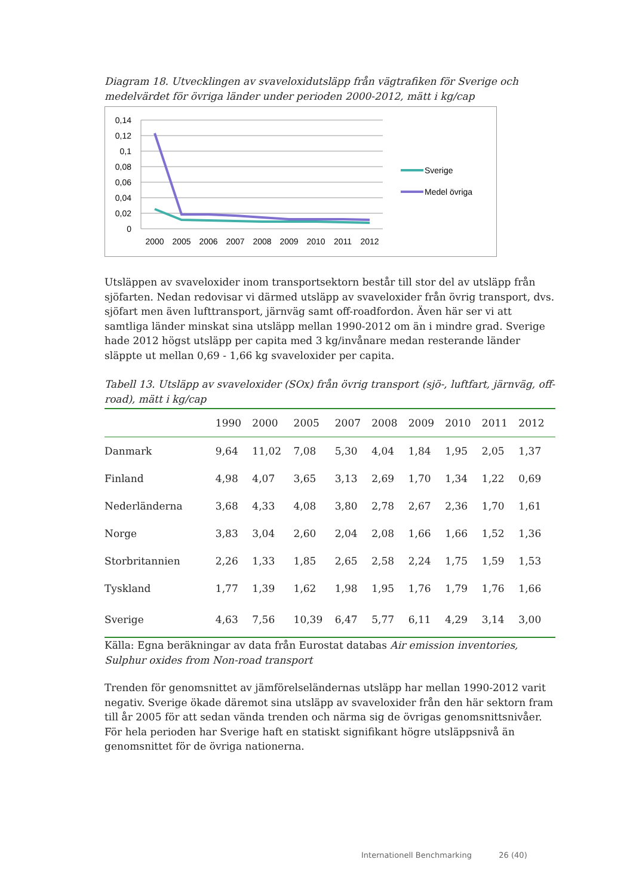Diagram 18. Utvecklingen av svaveloxidutsläpp från vägtrafiken för Sverige och medelvärdet för övriga länder under perioden 2000-2012, mätt i kg/cap
0,14
0,12
0,1
0,08
0,06
0,04
0,02
0
2000
2005
2006
2007
2008
2009
2010
2011
2012
Sverige
Medel övriga
Utsläppen av svaveloxider inom transportsektorn består till stor del av utsläpp från sjöfarten. Nedan redovisar vi därmed utsläpp av svaveloxider från övrig transport, dvs. sjöfart men även lufttransport, järnväg samt off-roadfordon. Även här ser vi att samtliga länder minskat sina utsläpp mellan 1990-2012 om än i mindre grad. Sverige hade 2012 högst utsläpp per capita med 3 kg/invånare medan resterande länder släppte ut mellan 0,69 - 1,66 kg svaveloxider per capita.
Tabell 13. Utsläpp av svaveloxider (SOx) från övrig transport (sjö-, luftfart, järnväg, off-road), mätt i kg/cap
| | 1990 | 2000 | 2005 | 2007 | 2008 | 2009 | 2010 | 2011 | 2012 |
| --- | --- | --- | --- | --- | --- | --- | --- | --- | --- |
| Danmark | 9,64 | 11,02 | 7,08 | 5,30 | 4,04 | 1,84 | 1,95 | 2,05 | 1,37 |
| Finland | 4,98 | 4,07 | 3,65 | 3,13 | 2,69 | 1,70 | 1,34 | 1,22 | 0,69 |
| Nederländerna | 3,68 | 4,33 | 4,08 | 3,80 | 2,78 | 2,67 | 2,36 | 1,70 | 1,61 |
| Norge | 3,83 | 3,04 | 2,60 | 2,04 | 2,08 | 1,66 | 1,66 | 1,52 | 1,36 |
| Storbritannien | 2,26 | 1,33 | 1,85 | 2,65 | 2,58 | 2,24 | 1,75 | 1,59 | 1,53 |
| Tyskland | 1,77 | 1,39 | 1,62 | 1,98 | 1,95 | 1,76 | 1,79 | 1,76 | 1,66 |
| Sverige | 4,63 | 7,56 | 10,39 | 6,47 | 5,77 | 6,11 | 4,29 | 3,14 | 3,00 |
Källa: Egna beräkningar av data från Eurostat databas Air emission inventories, Sulphur oxides from Non-road transport
Trenden för genomsnittet av jämförelseländernas utsläpp har mellan 1990-2012 varit negativ. Sverige ökade däremot sina utsläpp av svaveloxider från den här sektorn fram till år 2005 för att sedan vända trenden och närma sig de övrigas genomsnittsnivåer. För hela perioden har Sverige haft en statiskt signifikant högre utsläppsnivå än genomsnittet för de övriga nationerna.
Internationell Benchmarking 26 (40)